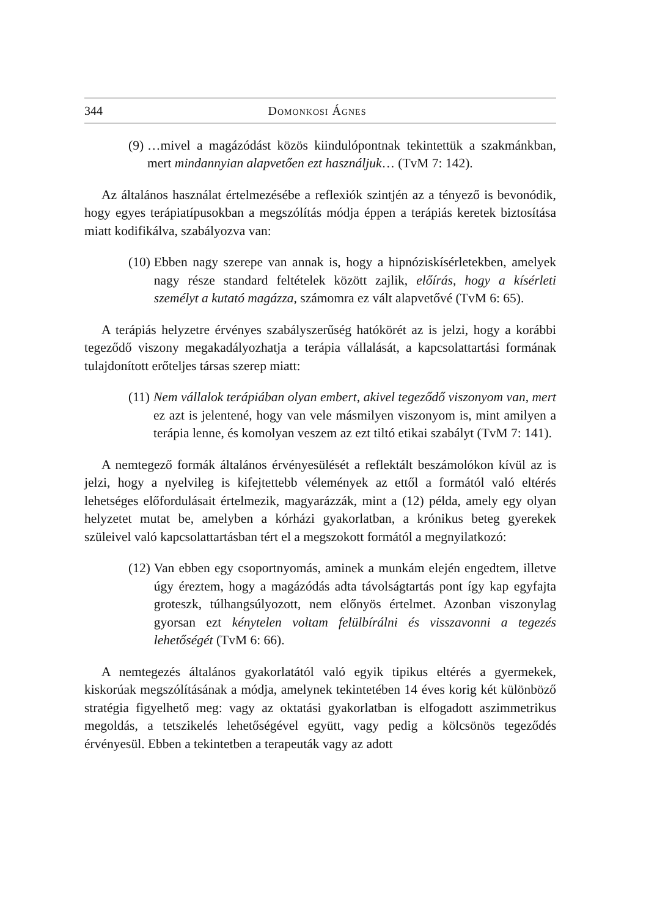344 Domonkosi Ágnes
(9) …mivel a magázódást közös kiindulópontnak tekintettük a szakmánkban, mert mindannyian alapvetően ezt használjuk… (TvM 7: 142).
Az általános használat értelmezésébe a reflexiók szintjén az a tényező is bevonódik, hogy egyes terápiatípusokban a megszólítás módja éppen a terápiás keretek biztosítása miatt kodifikálva, szabályozva van:
(10) Ebben nagy szerepe van annak is, hogy a hipnóziskísérletekben, amelyek nagy része standard feltételek között zajlik, előírás, hogy a kísérleti személyt a kutató magázza, számomra ez vált alapvetővé (TvM 6: 65).
A terápiás helyzetre érvényes szabályszerűség hatókörét az is jelzi, hogy a korábbi tegeződő viszony megakadályozhatja a terápia vállalását, a kapcsolattartási formának tulajdonított erőteljes társas szerep miatt:
(11) Nem vállalok terápiában olyan embert, akivel tegeződő viszonyom van, mert ez azt is jelentené, hogy van vele másmilyen viszonyom is, mint amilyen a terápia lenne, és komolyan veszem az ezt tiltó etikai szabályt (TvM 7: 141).
A nemtegező formák általános érvényesülését a reflektált beszámolókon kívül az is jelzi, hogy a nyelvileg is kifejtettebb vélemények az ettől a formától való eltérés lehetséges előfordulásait értelmezik, magyarázzák, mint a (12) példa, amely egy olyan helyzetet mutat be, amelyben a kórházi gyakorlatban, a krónikus beteg gyerekek szüleivel való kapcsolattartásban tért el a megszokott formától a megnyilatkozó:
(12) Van ebben egy csoportnyomás, aminek a munkám elején engedtem, illetve úgy éreztem, hogy a magázódás adta távolságtartás pont így kap egyfajta groteszk, túlhangsúlyozott, nem előnyös értelmet. Azonban viszonylag gyorsan ezt kénytelen voltam felülbírálni és visszavonni a tegezés lehetőségét (TvM 6: 66).
A nemtegezés általános gyakorlatától való egyik tipikus eltérés a gyermekek, kiskorúak megszólításának a módja, amelynek tekintetében 14 éves korig két különböző stratégia figyelhető meg: vagy az oktatási gyakorlatban is elfogadott aszimmetrikus megoldás, a tetszikelés lehetőségével együtt, vagy pedig a kölcsönös tegeződés érvényesül. Ebben a tekintetben a terapeuták vagy az adott